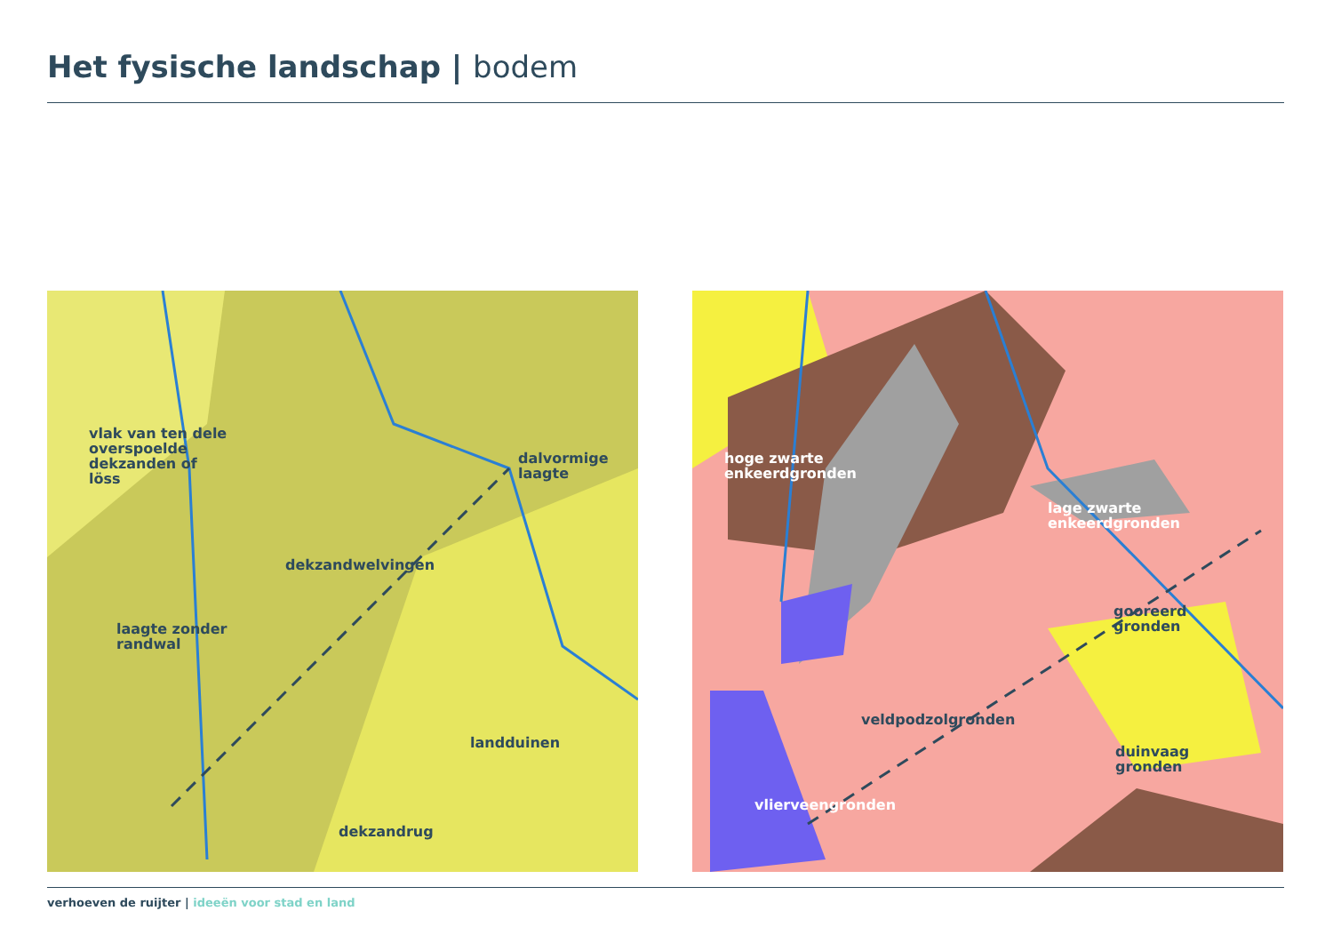Het fysische landschap | bodem
vlak van ten dele
overspoelde
dekzanden of
löss
dalvormige laagte
dekzandwelvingen
laagte zonder
randwal
landduinen
dekzandrug
hoge zwarte
enkeerdgronden
lage zwarte
enkeerdgronden
gooreerd
gronden
veldpodzolgronden
duinvaag
gronden
vlierveengronden
verhoeven de ruijter | ideeën voor stad en land